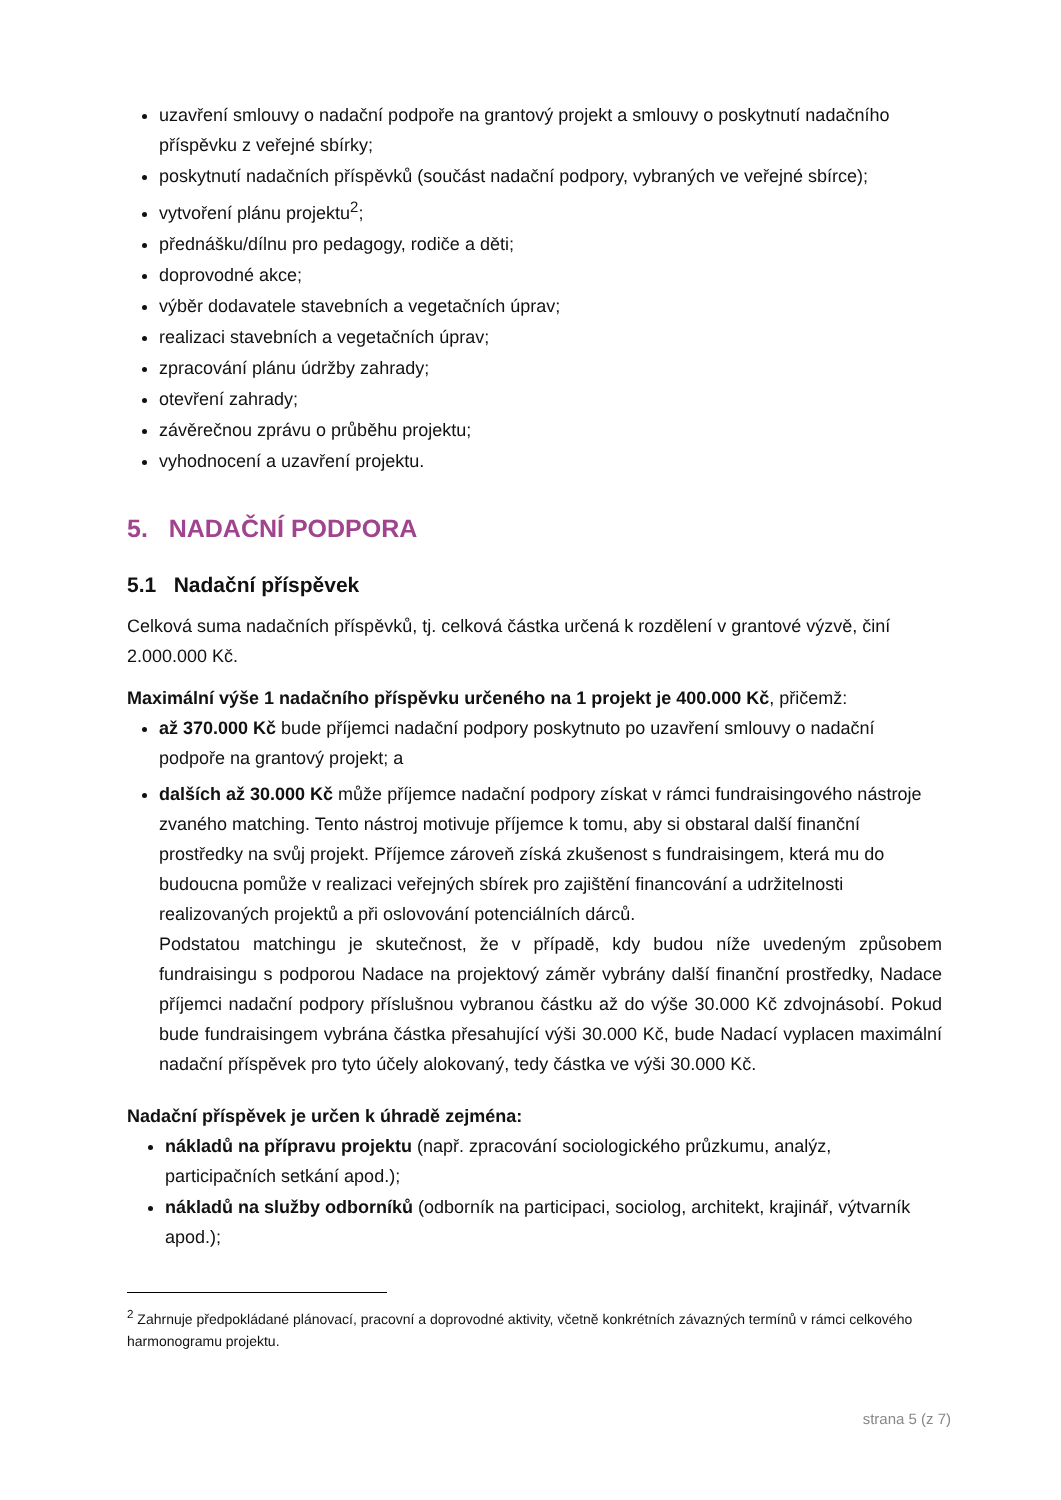uzavření smlouvy o nadační podpoře na grantový projekt a smlouvy o poskytnutí nadačního příspěvku z veřejné sbírky;
poskytnutí nadačních příspěvků (součást nadační podpory, vybraných ve veřejné sbírce);
vytvoření plánu projektu<sup>2</sup>;
přednášku/dílnu pro pedagogy, rodiče a děti;
doprovodné akce;
výběr dodavatele stavebních a vegetačních úprav;
realizaci stavebních a vegetačních úprav;
zpracování plánu údržby zahrady;
otevření zahrady;
závěrečnou zprávu o průběhu projektu;
vyhodnocení a uzavření projektu.
5. NADAČNÍ PODPORA
5.1 Nadační příspěvek
Celková suma nadačních příspěvků, tj. celková částka určená k rozdělení v grantové výzvě, činí 2.000.000 Kč.
Maximální výše 1 nadačního příspěvku určeného na 1 projekt je 400.000 Kč, přičemž:
až 370.000 Kč bude příjemci nadační podpory poskytnuto po uzavření smlouvy o nadační podpoře na grantový projekt; a
dalších až 30.000 Kč může příjemce nadační podpory získat v rámci fundraisingového nástroje zvaného matching. Tento nástroj motivuje příjemce k tomu, aby si obstaral další finanční prostředky na svůj projekt. Příjemce zároveň získá zkušenost s fundraisingem, která mu do budoucna pomůže v realizaci veřejných sbírek pro zajištění financování a udržitelnosti realizovaných projektů a při oslovování potenciálních dárců.
Podstatou matchingu je skutečnost, že v případě, kdy budou níže uvedeným způsobem fundraisingu s podporou Nadace na projektový záměr vybrány další finanční prostředky, Nadace příjemci nadační podpory příslušnou vybranou částku až do výše 30.000 Kč zdvojnásobí. Pokud bude fundraisingem vybrána částka přesahující výši 30.000 Kč, bude Nadací vyplacen maximální nadační příspěvek pro tyto účely alokovaný, tedy částka ve výši 30.000 Kč.
Nadační příspěvek je určen k úhradě zejména:
nákladů na přípravu projektu (např. zpracování sociologického průzkumu, analýz, participačních setkání apod.);
nákladů na služby odborníků (odborník na participaci, sociolog, architekt, krajinář, výtvarník apod.);
<sup>2</sup> Zahrnuje předpokládané plánovací, pracovní a doprovodné aktivity, včetně konkrétních závazných termínů v rámci celkového harmonogramu projektu.
strana 5 (z 7)